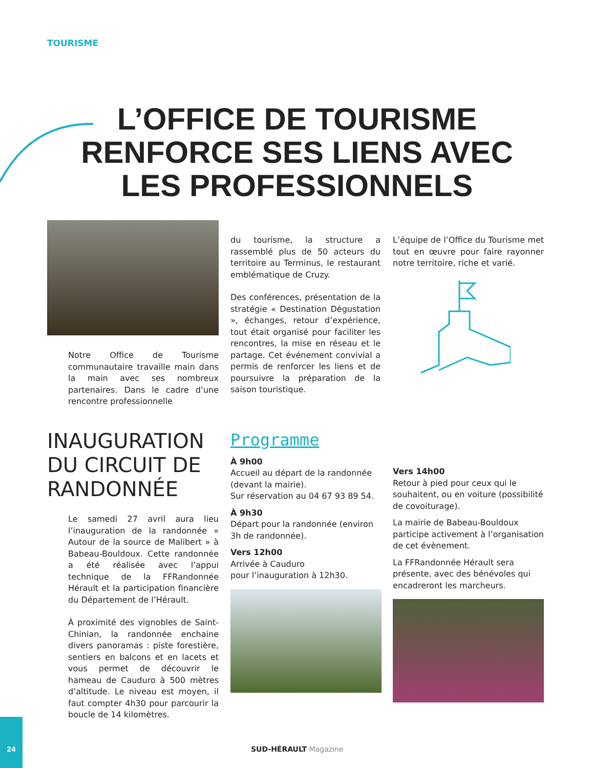TOURISME
L’OFFICE DE TOURISME RENFORCE SES LIENS AVEC LES PROFESSIONNELS
Notre Office de Tourisme communautaire travaille main dans la main avec ses nombreux partenaires. Dans le cadre d’une rencontre professionnelle
du tourisme, la structure a rassemblé plus de 50 acteurs du territoire au Terminus, le restaurant emblématique de Cruzy.
Des conférences, présentation de la stratégie « Destination Dégustation », échanges, retour d’expérience, tout était organisé pour faciliter les rencontres, la mise en réseau et le partage. Cet événement convivial a permis de renforcer les liens et de poursuivre la préparation de la saison touristique.
L’équipe de l’Office du Tourisme met tout en œuvre pour faire rayonner notre territoire, riche et varié.
INAUGURATION DU CIRCUIT DE RANDONNÉE
Le samedi 27 avril aura lieu l’inauguration de la randonnée « Autour de la source de Malibert » à Babeau-Bouldoux. Cette randonnée a été réalisée avec l’appui technique de la FFRandonnée Hérault et la participation financière du Département de l’Hérault.
À proximité des vignobles de Saint-Chinian, la randonnée enchaine divers panoramas : piste forestière, sentiers en balcons et en lacets et vous permet de découvrir le hameau de Cauduro à 500 mètres d’altitude. Le niveau est moyen, il faut compter 4h30 pour parcourir la boucle de 14 kilomètres.
Programme
À 9h00
Accueil au départ de la randonnée (devant la mairie).
Sur réservation au 04 67 93 89 54.
À 9h30
Départ pour la randonnée (environ 3h de randonnée).
Vers 12h00
Arrivée à Cauduro
pour l’inauguration à 12h30.
Vers 14h00
Retour à pied pour ceux qui le souhaitent, ou en voiture (possibilité de covoiturage).
La mairie de Babeau-Bouldoux participe activement à l’organisation de cet évènement.
La FFRandonnée Hérault sera présente, avec des bénévoles qui encadreront les marcheurs.
24
SUD-HÉRAULT Magazine